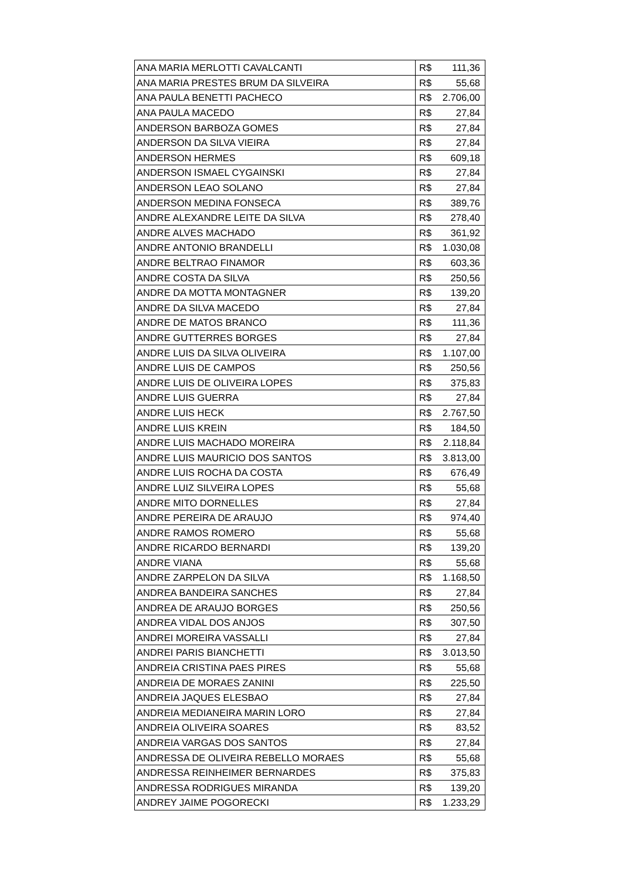| ANA MARIA MERLOTTI CAVALCANTI | R$ 111,36 |
| ANA MARIA PRESTES BRUM DA SILVEIRA | R$ 55,68 |
| ANA PAULA BENETTI PACHECO | R$ 2.706,00 |
| ANA PAULA MACEDO | R$ 27,84 |
| ANDERSON BARBOZA GOMES | R$ 27,84 |
| ANDERSON DA SILVA VIEIRA | R$ 27,84 |
| ANDERSON HERMES | R$ 609,18 |
| ANDERSON ISMAEL CYGAINSKI | R$ 27,84 |
| ANDERSON LEAO SOLANO | R$ 27,84 |
| ANDERSON MEDINA FONSECA | R$ 389,76 |
| ANDRE ALEXANDRE LEITE DA SILVA | R$ 278,40 |
| ANDRE ALVES MACHADO | R$ 361,92 |
| ANDRE ANTONIO BRANDELLI | R$ 1.030,08 |
| ANDRE BELTRAO FINAMOR | R$ 603,36 |
| ANDRE COSTA DA SILVA | R$ 250,56 |
| ANDRE DA MOTTA MONTAGNER | R$ 139,20 |
| ANDRE DA SILVA MACEDO | R$ 27,84 |
| ANDRE DE MATOS BRANCO | R$ 111,36 |
| ANDRE GUTTERRES BORGES | R$ 27,84 |
| ANDRE LUIS DA SILVA OLIVEIRA | R$ 1.107,00 |
| ANDRE LUIS DE CAMPOS | R$ 250,56 |
| ANDRE LUIS DE OLIVEIRA LOPES | R$ 375,83 |
| ANDRE LUIS GUERRA | R$ 27,84 |
| ANDRE LUIS HECK | R$ 2.767,50 |
| ANDRE LUIS KREIN | R$ 184,50 |
| ANDRE LUIS MACHADO MOREIRA | R$ 2.118,84 |
| ANDRE LUIS MAURICIO DOS SANTOS | R$ 3.813,00 |
| ANDRE LUIS ROCHA DA COSTA | R$ 676,49 |
| ANDRE LUIZ SILVEIRA LOPES | R$ 55,68 |
| ANDRE MITO DORNELLES | R$ 27,84 |
| ANDRE PEREIRA DE ARAUJO | R$ 974,40 |
| ANDRE RAMOS ROMERO | R$ 55,68 |
| ANDRE RICARDO BERNARDI | R$ 139,20 |
| ANDRE VIANA | R$ 55,68 |
| ANDRE ZARPELON DA SILVA | R$ 1.168,50 |
| ANDREA BANDEIRA SANCHES | R$ 27,84 |
| ANDREA DE ARAUJO BORGES | R$ 250,56 |
| ANDREA VIDAL DOS ANJOS | R$ 307,50 |
| ANDREI MOREIRA VASSALLI | R$ 27,84 |
| ANDREI PARIS BIANCHETTI | R$ 3.013,50 |
| ANDREIA CRISTINA PAES PIRES | R$ 55,68 |
| ANDREIA DE MORAES ZANINI | R$ 225,50 |
| ANDREIA JAQUES ELESBAO | R$ 27,84 |
| ANDREIA MEDIANEIRA MARIN LORO | R$ 27,84 |
| ANDREIA OLIVEIRA SOARES | R$ 83,52 |
| ANDREIA VARGAS DOS SANTOS | R$ 27,84 |
| ANDRESSA DE OLIVEIRA REBELLO MORAES | R$ 55,68 |
| ANDRESSA REINHEIMER BERNARDES | R$ 375,83 |
| ANDRESSA RODRIGUES MIRANDA | R$ 139,20 |
| ANDREY JAIME POGORECKI | R$ 1.233,29 |